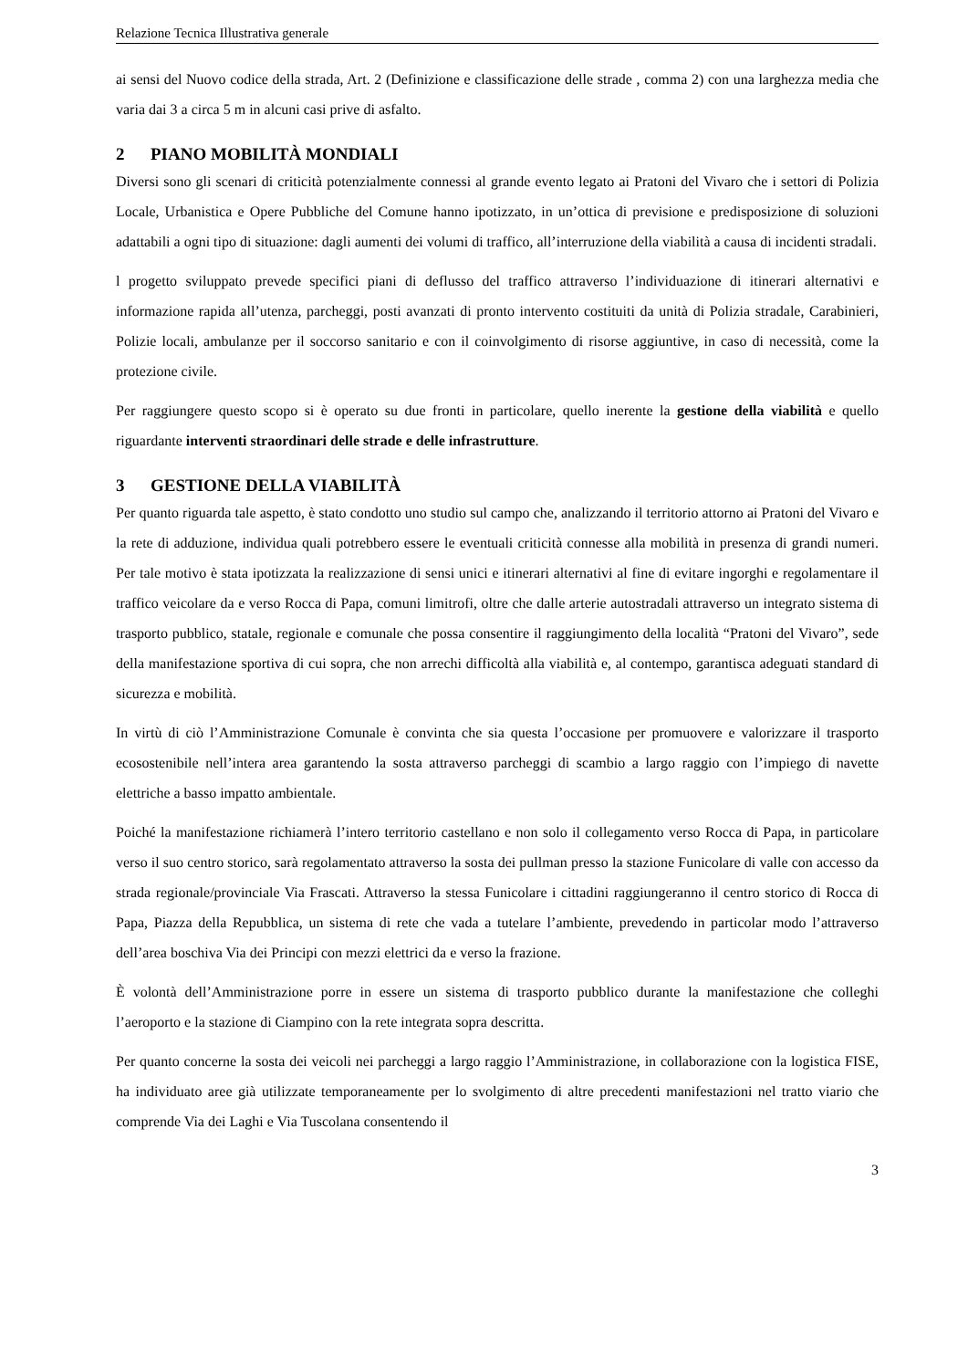Relazione Tecnica Illustrativa generale
ai sensi del Nuovo codice della strada, Art. 2 (Definizione e classificazione delle strade , comma 2) con una larghezza media che varia dai 3 a circa 5 m in alcuni casi prive di asfalto.
2 PIANO MOBILITÀ MONDIALI
Diversi sono gli scenari di criticità potenzialmente connessi al grande evento legato ai Pratoni del Vivaro che i settori di Polizia Locale, Urbanistica e Opere Pubbliche del Comune hanno ipotizzato, in un’ottica di previsione e predisposizione di soluzioni adattabili a ogni tipo di situazione: dagli aumenti dei volumi di traffico, all’interruzione della viabilità a causa di incidenti stradali.
l progetto sviluppato prevede specifici piani di deflusso del traffico attraverso l’individuazione di itinerari alternativi e informazione rapida all’utenza, parcheggi, posti avanzati di pronto intervento costituiti da unità di Polizia stradale, Carabinieri, Polizie locali, ambulanze per il soccorso sanitario e con il coinvolgimento di risorse aggiuntive, in caso di necessità, come la protezione civile.
Per raggiungere questo scopo si è operato su due fronti in particolare, quello inerente la gestione della viabilità e quello riguardante interventi straordinari delle strade e delle infrastrutture.
3 GESTIONE DELLA VIABILITÀ
Per quanto riguarda tale aspetto, è stato condotto uno studio sul campo che, analizzando il territorio attorno ai Pratoni del Vivaro e la rete di adduzione, individua quali potrebbero essere le eventuali criticità connesse alla mobilità in presenza di grandi numeri. Per tale motivo è stata ipotizzata la realizzazione di sensi unici e itinerari alternativi al fine di evitare ingorghi e regolamentare il traffico veicolare da e verso Rocca di Papa, comuni limitrofi, oltre che dalle arterie autostradali attraverso un integrato sistema di trasporto pubblico, statale, regionale e comunale che possa consentire il raggiungimento della località “Pratoni del Vivaro”, sede della manifestazione sportiva di cui sopra, che non arrechi difficoltà alla viabilità e, al contempo, garantisca adeguati standard di sicurezza e mobilità.
In virtù di ciò l’Amministrazione Comunale è convinta che sia questa l’occasione per promuovere e valorizzare il trasporto ecosostenibile nell’intera area garantendo la sosta attraverso parcheggi di scambio a largo raggio con l’impiego di navette elettriche a basso impatto ambientale.
Poiché la manifestazione richiamerà l’intero territorio castellano e non solo il collegamento verso Rocca di Papa, in particolare verso il suo centro storico, sarà regolamentato attraverso la sosta dei pullman presso la stazione Funicolare di valle con accesso da strada regionale/provinciale Via Frascati. Attraverso la stessa Funicolare i cittadini raggiungeranno il centro storico di Rocca di Papa, Piazza della Repubblica, un sistema di rete che vada a tutelare l’ambiente, prevedendo in particolar modo l’attraverso dell’area boschiva Via dei Principi con mezzi elettrici da e verso la frazione.
È volontà dell’Amministrazione porre in essere un sistema di trasporto pubblico durante la manifestazione che colleghi l’aeroporto e la stazione di Ciampino con la rete integrata sopra descritta.
Per quanto concerne la sosta dei veicoli nei parcheggi a largo raggio l’Amministrazione, in collaborazione con la logistica FISE, ha individuato aree già utilizzate temporaneamente per lo svolgimento di altre precedenti manifestazioni nel tratto viario che comprende Via dei Laghi e Via Tuscolana consentendo il
3